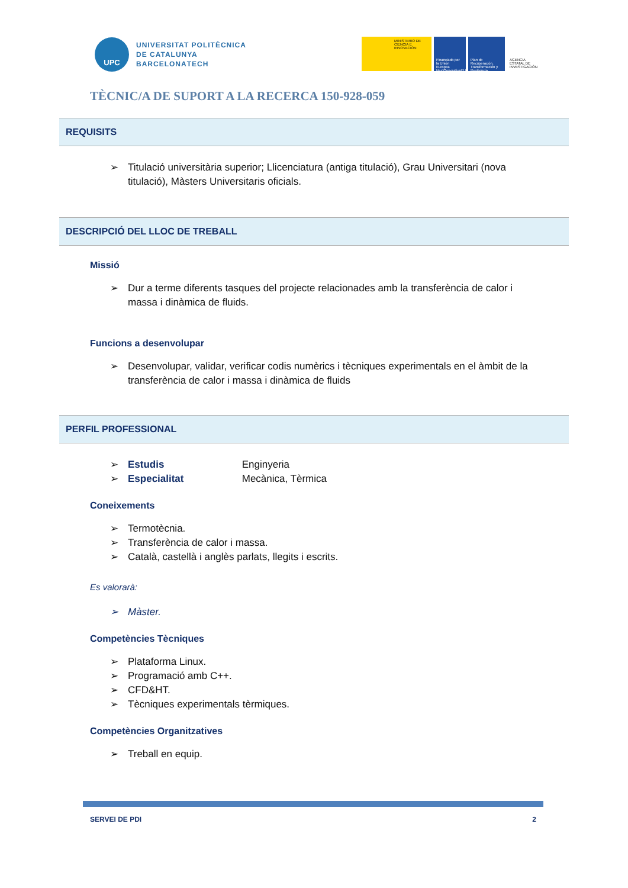UPC
UNIVERSITAT POLITÈCNICA
DE CATALUNYA
BARCELONATECH
MINISTERIO DE CIENCIA E INNOVACIÓN
Financiado por la Unión Europea NextGenerationEU
Plan de Recuperación, Transformación y Resiliencia
AGENCIA ESTATAL DE INVESTIGACIÓN
TÈCNIC/A DE SUPORT A LA RECERCA 150-928-059
REQUISITS
➢ Titulació universitària superior; Llicenciatura (antiga titulació), Grau Universitari (nova titulació), Màsters Universitaris oficials.
DESCRIPCIÓ DEL LLOC DE TREBALL
Missió
➢ Dur a terme diferents tasques del projecte relacionades amb la transferència de calor i massa i dinàmica de fluids.
Funcions a desenvolupar
➢ Desenvolupar, validar, verificar codis numèrics i tècniques experimentals en el àmbit de la transferència de calor i massa i dinàmica de fluids
PERFIL PROFESSIONAL
➢ Estudis Enginyeria
➢ Especialitat Mecànica, Tèrmica
Coneixements
➢ Termotècnia.
➢ Transferència de calor i massa.
➢ Català, castellà i anglès parlats, llegits i escrits.
Es valorarà:
➢ Màster.
Competències Tècniques
➢ Plataforma Linux.
➢ Programació amb C++.
➢ CFD&HT.
➢ Tècniques experimentals tèrmiques.
Competències Organitzatives
➢ Treball en equip.
SERVEI DE PDI 2